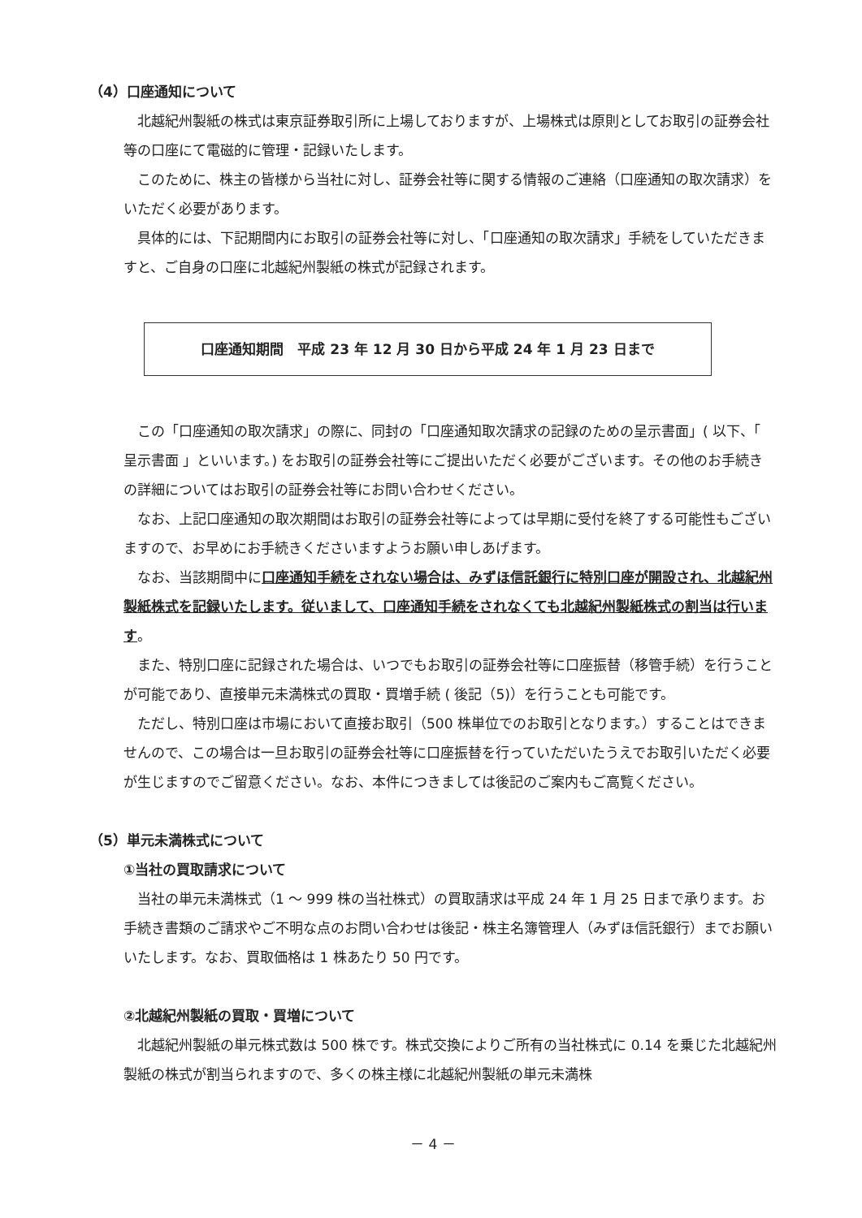（4）口座通知について
北越紀州製紙の株式は東京証券取引所に上場しておりますが、上場株式は原則としてお取引の証券会社等の口座にて電磁的に管理・記録いたします。
このために、株主の皆様から当社に対し、証券会社等に関する情報のご連絡（口座通知の取次請求）をいただく必要があります。
具体的には、下記期間内にお取引の証券会社等に対し、「口座通知の取次請求」手続をしていただきますと、ご自身の口座に北越紀州製紙の株式が記録されます。
口座通知期間　平成 23 年 12 月 30 日から平成 24 年 1 月 23 日まで
この「口座通知の取次請求」の際に、同封の「口座通知取次請求の記録のための呈示書面」( 以下、「 呈示書面 」といいます。) をお取引の証券会社等にご提出いただく必要がございます。その他のお手続きの詳細についてはお取引の証券会社等にお問い合わせください。
なお、上記口座通知の取次期間はお取引の証券会社等によっては早期に受付を終了する可能性もございますので、お早めにお手続きくださいますようお願い申しあげます。
なお、当該期間中に口座通知手続をされない場合は、みずほ信託銀行に特別口座が開設され、北越紀州製紙株式を記録いたします。従いまして、口座通知手続をされなくても北越紀州製紙株式の割当は行います。
また、特別口座に記録された場合は、いつでもお取引の証券会社等に口座振替（移管手続）を行うことが可能であり、直接単元未満株式の買取・買増手続 ( 後記（5)）を行うことも可能です。
ただし、特別口座は市場において直接お取引（500 株単位でのお取引となります。）することはできませんので、この場合は一旦お取引の証券会社等に口座振替を行っていただいたうえでお取引いただく必要が生じますのでご留意ください。なお、本件につきましては後記のご案内もご高覧ください。
（5）単元未満株式について
①当社の買取請求について
当社の単元未満株式（1 ～ 999 株の当社株式）の買取請求は平成 24 年 1 月 25 日まで承ります。お手続き書類のご請求やご不明な点のお問い合わせは後記・株主名簿管理人（みずほ信託銀行）までお願いいたします。なお、買取価格は 1 株あたり 50 円です。
②北越紀州製紙の買取・買増について
北越紀州製紙の単元株式数は 500 株です。株式交換によりご所有の当社株式に 0.14 を乗じた北越紀州製紙の株式が割当られますので、多くの株主様に北越紀州製紙の単元未満株
－ 4 －